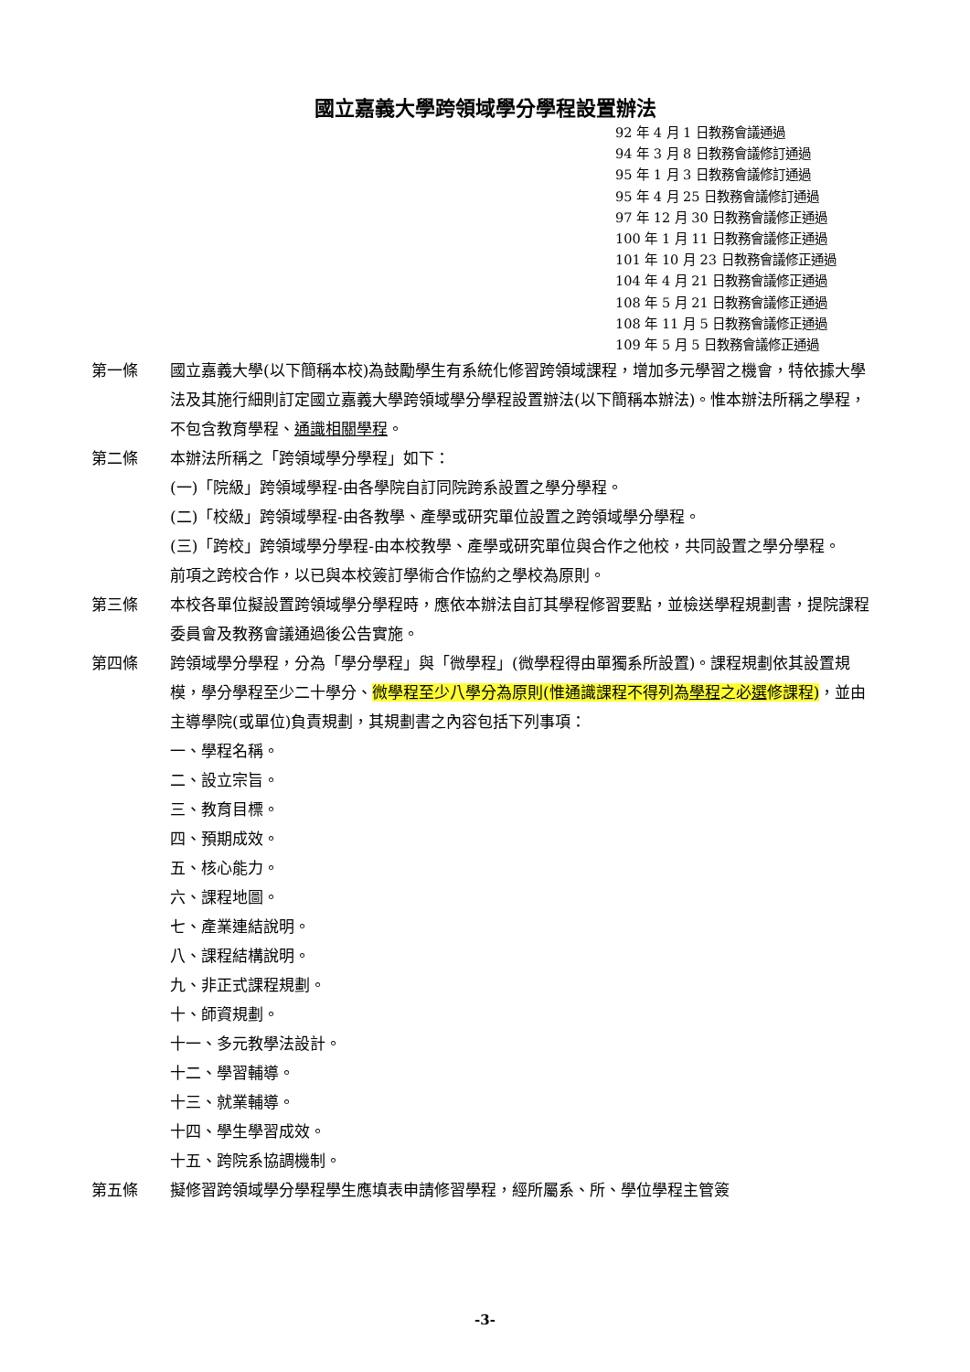國立嘉義大學跨領域學分學程設置辦法
92 年 4 月 1 日教務會議通過
94 年 3 月 8 日教務會議修訂通過
95 年 1 月 3 日教務會議修訂通過
95 年 4 月 25 日教務會議修訂通過
97 年 12 月 30 日教務會議修正通過
100 年 1 月 11 日教務會議修正通過
101 年 10 月 23 日教務會議修正通過
104 年 4 月 21 日教務會議修正通過
108 年 5 月 21 日教務會議修正通過
108 年 11 月 5 日教務會議修正通過
109 年 5 月 5 日教務會議修正通過
第一條 國立嘉義大學(以下簡稱本校)為鼓勵學生有系統化修習跨領域課程，增加多元學習之機會，特依據大學法及其施行細則訂定國立嘉義大學跨領域學分學程設置辦法(以下簡稱本辦法)。惟本辦法所稱之學程，不包含教育學程、通識相關學程。
第二條 本辦法所稱之「跨領域學分學程」如下：
(一)「院級」跨領域學程-由各學院自訂同院跨系設置之學分學程。
(二)「校級」跨領域學程-由各教學、產學或研究單位設置之跨領域學分學程。
(三)「跨校」跨領域學分學程-由本校教學、產學或研究單位與合作之他校，共同設置之學分學程。
前項之跨校合作，以已與本校簽訂學術合作協約之學校為原則。
第三條 本校各單位擬設置跨領域學分學程時，應依本辦法自訂其學程修習要點，並檢送學程規劃書，提院課程委員會及教務會議通過後公告實施。
第四條 跨領域學分學程，分為「學分學程」與「微學程」(微學程得由單獨系所設置)。課程規劃依其設置規模，學分學程至少二十學分、微學程至少八學分為原則(惟通識課程不得列為學程之必選修課程)，並由主導學院(或單位)負責規劃，其規劃書之內容包括下列事項：
一、學程名稱。
二、設立宗旨。
三、教育目標。
四、預期成效。
五、核心能力。
六、課程地圖。
七、產業連結說明。
八、課程結構說明。
九、非正式課程規劃。
十、師資規劃。
十一、多元教學法設計。
十二、學習輔導。
十三、就業輔導。
十四、學生學習成效。
十五、跨院系協調機制。
第五條 擬修習跨領域學分學程學生應填表申請修習學程，經所屬系、所、學位學程主管簽
-3-